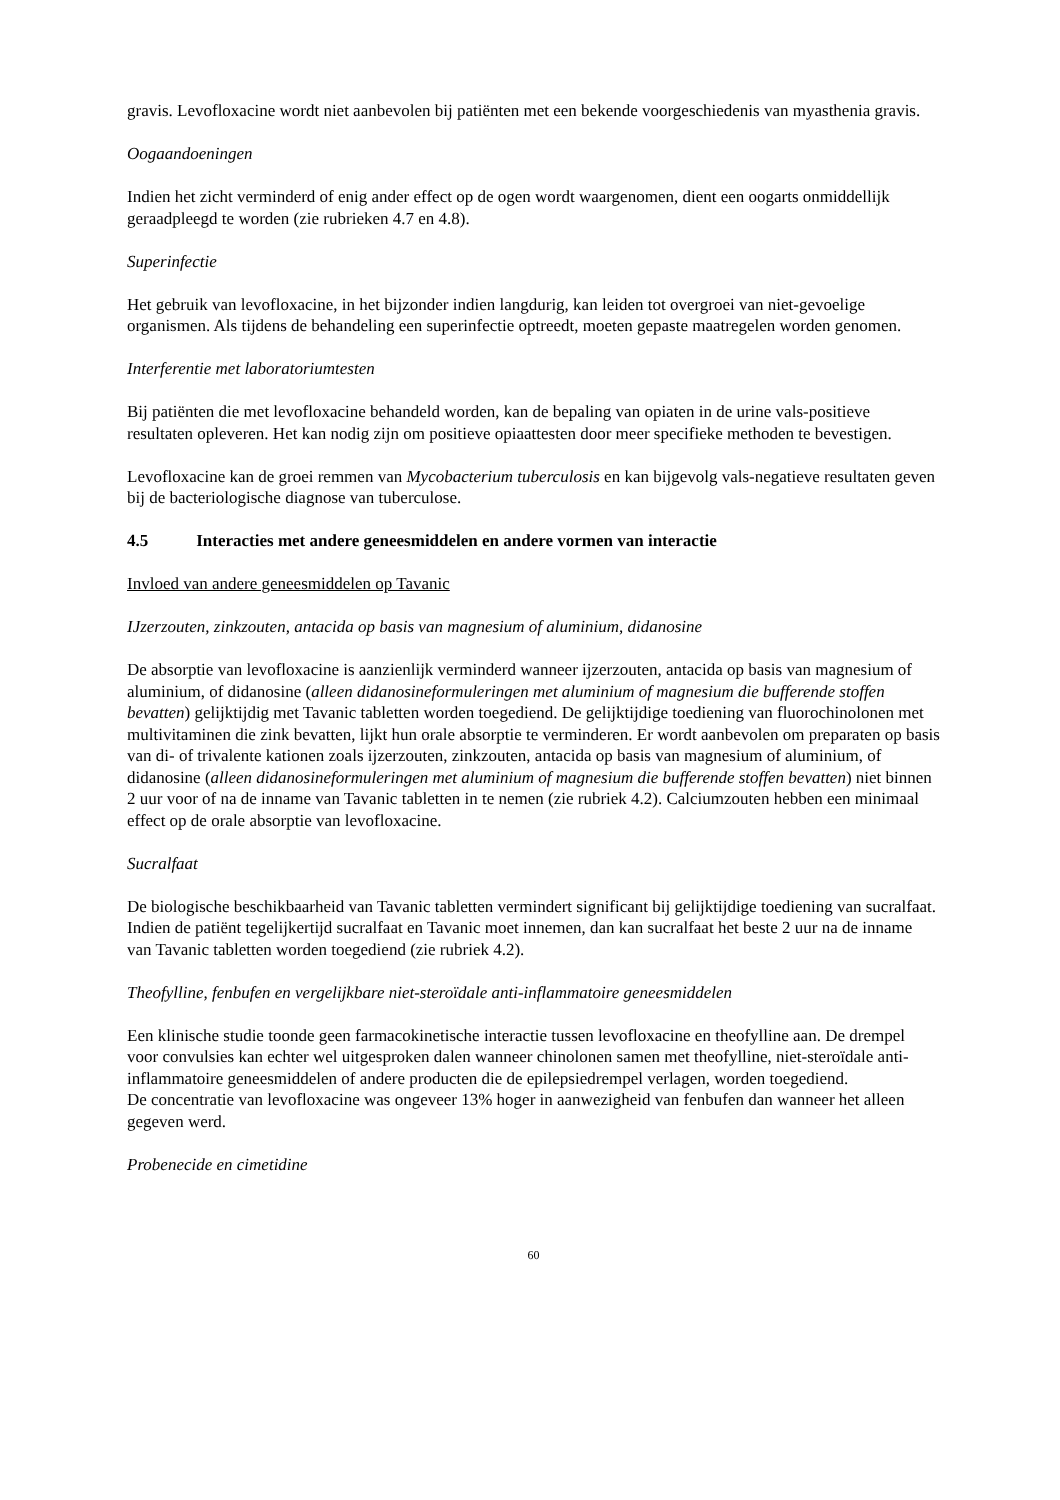gravis. Levofloxacine wordt niet aanbevolen bij patiënten met een bekende voorgeschiedenis van myasthenia gravis.
Oogaandoeningen
Indien het zicht verminderd of enig ander effect op de ogen wordt waargenomen, dient een oogarts onmiddellijk geraadpleegd te worden (zie rubrieken 4.7 en 4.8).
Superinfectie
Het gebruik van levofloxacine, in het bijzonder indien langdurig, kan leiden tot overgroei van niet-gevoelige organismen. Als tijdens de behandeling een superinfectie optreedt, moeten gepaste maatregelen worden genomen.
Interferentie met laboratoriumtesten
Bij patiënten die met levofloxacine behandeld worden, kan de bepaling van opiaten in de urine vals-positieve resultaten opleveren. Het kan nodig zijn om positieve opiaattesten door meer specifieke methoden te bevestigen.
Levofloxacine kan de groei remmen van Mycobacterium tuberculosis en kan bijgevolg vals-negatieve resultaten geven bij de bacteriologische diagnose van tuberculose.
4.5 Interacties met andere geneesmiddelen en andere vormen van interactie
Invloed van andere geneesmiddelen op Tavanic
IJzerzouten, zinkzouten, antacida op basis van magnesium of aluminium, didanosine
De absorptie van levofloxacine is aanzienlijk verminderd wanneer ijzerzouten, antacida op basis van magnesium of aluminium, of didanosine (alleen didanosineformuleringen met aluminium of magnesium die bufferende stoffen bevatten) gelijktijdig met Tavanic tabletten worden toegediend. De gelijktijdige toediening van fluorochinolonen met multivitaminen die zink bevatten, lijkt hun orale absorptie te verminderen. Er wordt aanbevolen om preparaten op basis van di- of trivalente kationen zoals ijzerzouten, zinkzouten, antacida op basis van magnesium of aluminium, of didanosine (alleen didanosineformuleringen met aluminium of magnesium die bufferende stoffen bevatten) niet binnen 2 uur voor of na de inname van Tavanic tabletten in te nemen (zie rubriek 4.2). Calciumzouten hebben een minimaal effect op de orale absorptie van levofloxacine.
Sucralfaat
De biologische beschikbaarheid van Tavanic tabletten vermindert significant bij gelijktijdige toediening van sucralfaat. Indien de patiënt tegelijkertijd sucralfaat en Tavanic moet innemen, dan kan sucralfaat het beste 2 uur na de inname van Tavanic tabletten worden toegediend (zie rubriek 4.2).
Theofylline, fenbufen en vergelijkbare niet-steroïdale anti-inflammatoire geneesmiddelen
Een klinische studie toonde geen farmacokinetische interactie tussen levofloxacine en theofylline aan. De drempel voor convulsies kan echter wel uitgesproken dalen wanneer chinolonen samen met theofylline, niet-steroïdale anti-inflammatoire geneesmiddelen of andere producten die de epilepsiedrempel verlagen, worden toegediend.
De concentratie van levofloxacine was ongeveer 13% hoger in aanwezigheid van fenbufen dan wanneer het alleen gegeven werd.
Probenecide en cimetidine
60